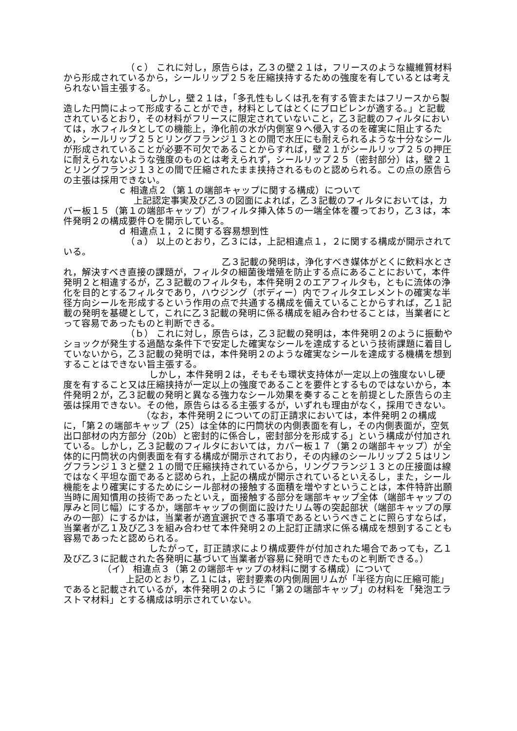（ｃ） これに対し，原告らは，乙３の壁２１は，フリースのような繊維質材料から形成されているから，シールリップ２５を圧縮挟持するための強度を有しているとは考えられない旨主張する。
しかし，壁２１は，「多孔性もしくは孔を有する管またはフリースから製造した円筒によって形成することができ，材料としてはとくにプロピレンが適する。」と記載されているとおり，その材料がフリースに限定されていないこと，乙３記載のフィルタにおいては，水フィルタとしての機能上，浄化前の水が内側室９へ侵入するのを確実に阻止するため，シールリップ２５とリングフランジ１３との間で水圧にも耐えられるような十分なシールが形成されていることが必要不可欠であることからすれば，壁２１がシールリップ２５の押圧に耐えられないような強度のものとは考えられず，シールリップ２５（密封部分）は，壁２１とリングフランジ１３との間で圧縮されたまま挟持されるものと認められる。この点の原告らの主張は採用できない。
ｃ 相違点２（第１の端部キャップに関する構成）について
上記認定事実及び乙３の図面によれば，乙３記載のフィルタにおいては，カバー板１５（第１の端部キャップ）がフィルタ挿入体５の一端全体を覆っており，乙３は，本件発明２の構成要件Ｏを開示している。
ｄ 相違点１，２に関する容易想到性
（ａ） 以上のとおり，乙３には，上記相違点１，２に関する構成が開示されている。
乙３記載の発明は，浄化すべき媒体がとくに飲料水とされ，解決すべき直接の課題が，フィルタの細菌後増殖を防止する点にあることにおいて，本件発明２と相違するが，乙３記載のフィルタも，本件発明２のエアフィルタも，ともに流体の浄化を目的とするフィルタであり，ハウジング（ボディー）内でフィルタエレメントの確実な半径方向シールを形成するという作用の点で共通する構成を備えていることからすれば，乙１記載の発明を基礎として，これに乙３記載の発明に係る構成を組み合わせることは，当業者にとって容易であったものと判断できる。
（ｂ） これに対し，原告らは，乙３記載の発明は，本件発明２のように振動やショックが発生する過酷な条件下で安定した確実なシールを達成するという技術課題に着目していないから，乙３記載の発明では，本件発明２のような確実なシールを達成する機構を想到することはできない旨主張する。
しかし，本件発明２は，そもそも環状支持体が一定以上の強度ないし硬度を有すること又は圧縮挟持が一定以上の強度であることを要件とするものではないから，本件発明２が，乙３記載の発明と異なる強力なシール効果を奏することを前提とした原告らの主張は採用できない。その他，原告らはるる主張するが，いずれも理由がなく，採用できない。
（なお，本件発明２についての訂正請求においては，本件発明２の構成に，「第２の端部キャップ（25）は全体的に円筒状の内側表面を有し，その内側表面が，空気出口部材の内方部分（20b）と密封的に係合し，密封部分を形成する」という構成が付加されている。しかし，乙３記載のフィルタにおいては，カバー板１７（第２の端部キャップ）が全体的に円筒状の内側表面を有する構成が開示されており，その内縁のシールリップ２５はリングフランジ１３と壁２１の間で圧縮挟持されているから，リングフランジ１３との圧接面は線ではなく平坦な面であると認められ，上記の構成が開示されているといえるし，また，シール機能をより確実にするためにシール部材の接触する面積を増やすということは，本件特許出願当時に周知慣用の技術であったといえ，面接触する部分を端部キャップ全体（端部キャップの厚みと同じ幅）にするか，端部キャップの側面に設けたリム等の突起部状（端部キャップの厚みの一部）にするかは，当業者が適宜選択できる事項であるというべきことに照らすならば，当業者が乙１及び乙３を組み合わせて本件発明２の上記訂正請求に係る構成を想到することも容易であったと認められる。
したがって，訂正請求により構成要件が付加された場合であっても，乙１及び乙３に記載された各発明に基づいて当業者が容易に発明できたものと判断できる。）
（イ） 相違点３（第２の端部キャップの材料に関する構成）について
上記のとおり，乙１には，密封要素の内側周囲リムが「半径方向に圧縮可能」であると記載されているが，本件発明２のように「第２の端部キャップ」の材料を「発泡エラストマ材料」とする構成は明示されていない。